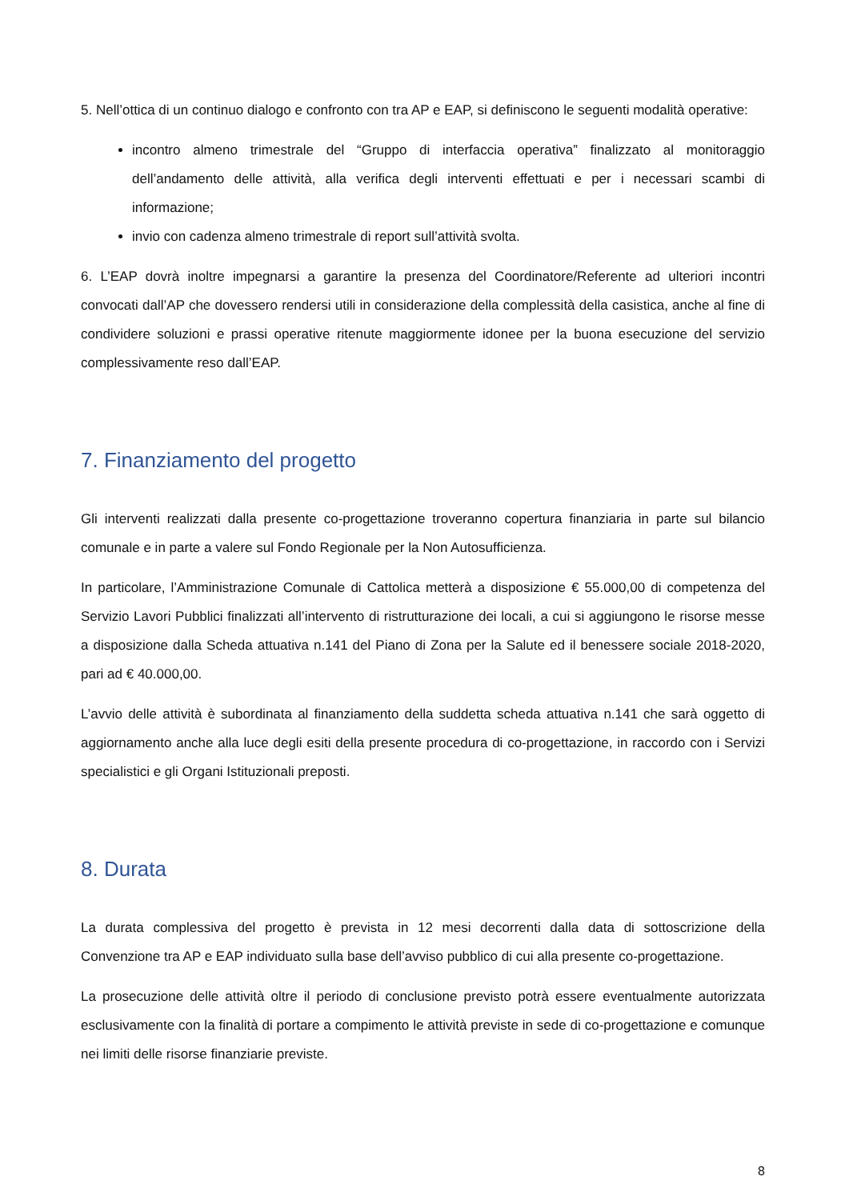5. Nell’ottica di un continuo dialogo e confronto con tra AP e EAP, si definiscono le seguenti modalità operative:
incontro almeno trimestrale del “Gruppo di interfaccia operativa” finalizzato al monitoraggio dell’andamento delle attività, alla verifica degli interventi effettuati e per i necessari scambi di informazione;
invio con cadenza almeno trimestrale di report sull’attività svolta.
6. L’EAP dovrà inoltre impegnarsi a garantire la presenza del Coordinatore/Referente ad ulteriori incontri convocati dall’AP che dovessero rendersi utili in considerazione della complessità della casistica, anche al fine di condividere soluzioni e prassi operative ritenute maggiormente idonee per la buona esecuzione del servizio complessivamente reso dall’EAP.
7. Finanziamento del progetto
Gli interventi realizzati dalla presente co-progettazione troveranno copertura finanziaria in parte sul bilancio comunale e in parte a valere sul Fondo Regionale per la Non Autosufficienza.
In particolare, l’Amministrazione Comunale di Cattolica metterà a disposizione € 55.000,00 di competenza del Servizio Lavori Pubblici finalizzati all’intervento di ristrutturazione dei locali, a cui si aggiungono le risorse messe a disposizione dalla Scheda attuativa n.141 del Piano di Zona per la Salute ed il benessere sociale 2018-2020, pari ad € 40.000,00.
L’avvio delle attività è subordinata al finanziamento della suddetta scheda attuativa n.141 che sarà oggetto di aggiornamento anche alla luce degli esiti della presente procedura di co-progettazione, in raccordo con i Servizi specialistici e gli Organi Istituzionali preposti.
8. Durata
La durata complessiva del progetto è prevista in 12 mesi decorrenti dalla data di sottoscrizione della Convenzione tra AP e EAP individuato sulla base dell’avviso pubblico di cui alla presente co-progettazione.
La prosecuzione delle attività oltre il periodo di conclusione previsto potrà essere eventualmente autorizzata esclusivamente con la finalità di portare a compimento le attività previste in sede di co-progettazione e comunque nei limiti delle risorse finanziarie previste.
8